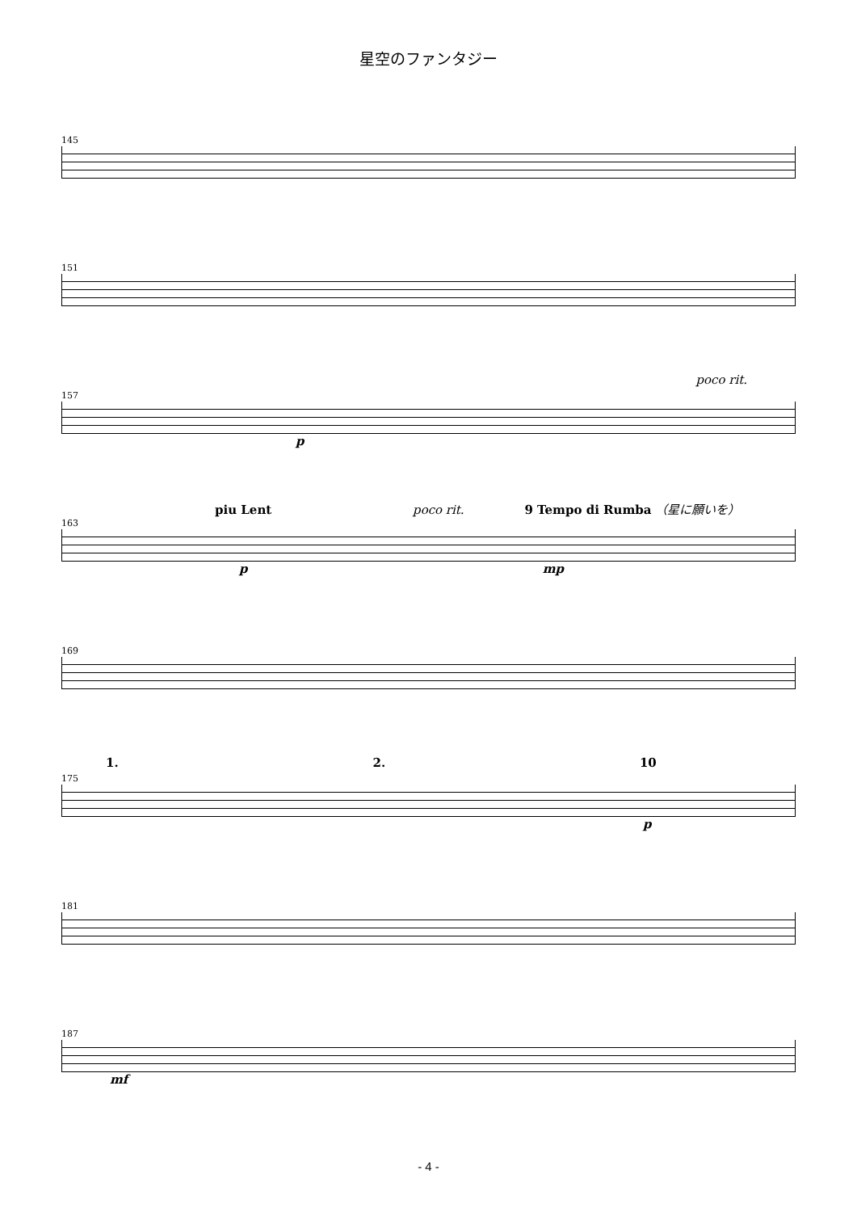星空のファンタジー
145
151
poco rit.
157
p
piu Lent poco rit. 9 Tempo di Rumba （星に願いを）
163
p mp
169
1. 2. 10
175
p
181
187
mf
- 4 -